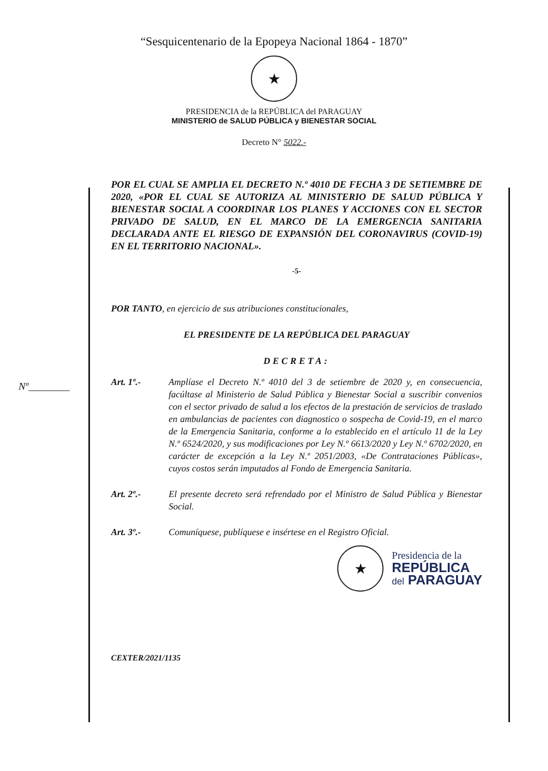“Sesquicentenario de la Epopeya Nacional 1864 - 1870”
★
PRESIDENCIA de la REPÚBLICA del PARAGUAY
MINISTERIO de SALUD PÚBLICA y BIENESTAR SOCIAL
Decreto N° 5022.-
POR EL CUAL SE AMPLIA EL DECRETO N.º 4010 DE FECHA 3 DE SETIEMBRE DE 2020, «POR EL CUAL SE AUTORIZA AL MINISTERIO DE SALUD PÚBLICA Y BIENESTAR SOCIAL A COORDINAR LOS PLANES Y ACCIONES CON EL SECTOR PRIVADO DE SALUD, EN EL MARCO DE LA EMERGENCIA SANITARIA DECLARADA ANTE EL RIESGO DE EXPANSIÓN DEL CORONAVIRUS (COVID-19) EN EL TERRITORIO NACIONAL».
-5-
POR TANTO, en ejercicio de sus atribuciones constitucionales,
EL PRESIDENTE DE LA REPÚBLICA DEL PARAGUAY
DECRETA:
Art. 1º.- Amplíase el Decreto N.º 4010 del 3 de setiembre de 2020 y, en consecuencia, facúltase al Ministerio de Salud Pública y Bienestar Social a suscribir convenios con el sector privado de salud a los efectos de la prestación de servicios de traslado en ambulancias de pacientes con diagnostico o sospecha de Covid-19, en el marco de la Emergencia Sanitaria, conforme a lo establecido en el artículo 11 de la Ley N.º 6524/2020, y sus modificaciones por Ley N.º 6613/2020 y Ley N.º 6702/2020, en carácter de excepción a la Ley N.º 2051/2003, «De Contrataciones Públicas», cuyos costos serán imputados al Fondo de Emergencia Sanitaria.
Art. 2º.- El presente decreto será refrendado por el Ministro de Salud Pública y Bienestar Social.
Art. 3º.- Comuníquese, publíquese e insértese en el Registro Oficial.
★
Presidencia de la
REPÚBLICA
del PARAGUAY
CEXTER/2021/1135
Nº________